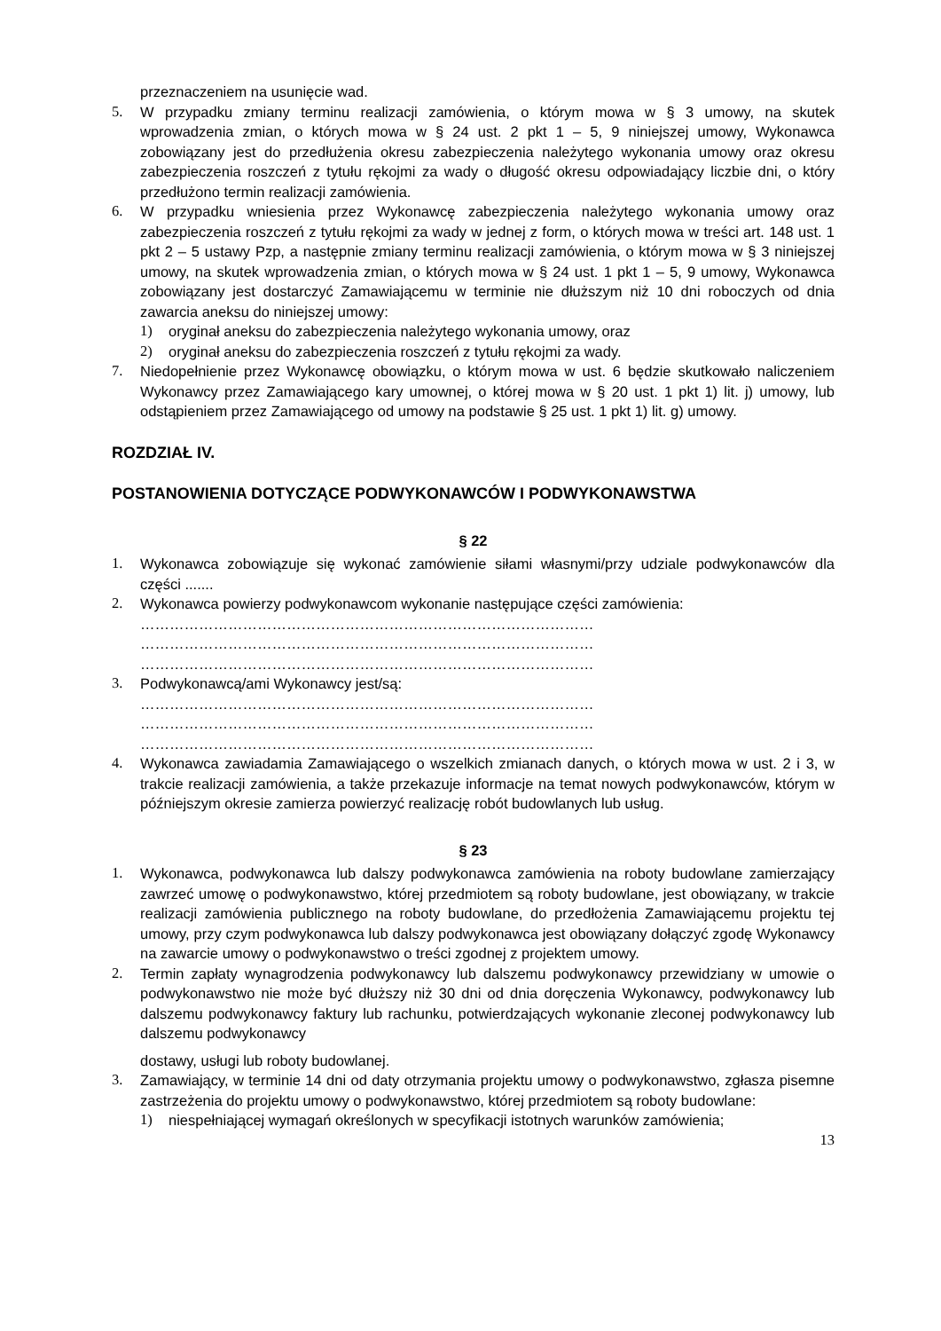przeznaczeniem na usunięcie wad.
5. W przypadku zmiany terminu realizacji zamówienia, o którym mowa w § 3 umowy, na skutek wprowadzenia zmian, o których mowa w § 24 ust. 2 pkt 1 – 5, 9 niniejszej umowy, Wykonawca zobowiązany jest do przedłużenia okresu zabezpieczenia należytego wykonania umowy oraz okresu zabezpieczenia roszczeń z tytułu rękojmi za wady o długość okresu odpowiadający liczbie dni, o który przedłużono termin realizacji zamówienia.
6. W przypadku wniesienia przez Wykonawcę zabezpieczenia należytego wykonania umowy oraz zabezpieczenia roszczeń z tytułu rękojmi za wady w jednej z form, o których mowa w treści art. 148 ust. 1 pkt 2 – 5 ustawy Pzp, a następnie zmiany terminu realizacji zamówienia, o którym mowa w § 3 niniejszej umowy, na skutek wprowadzenia zmian, o których mowa w § 24 ust. 1 pkt 1 – 5, 9 umowy, Wykonawca zobowiązany jest dostarczyć Zamawiającemu w terminie nie dłuższym niż 10 dni roboczych od dnia zawarcia aneksu do niniejszej umowy:
1) oryginał aneksu do zabezpieczenia należytego wykonania umowy, oraz
2) oryginał aneksu do zabezpieczenia roszczeń z tytułu rękojmi za wady.
7. Niedopełnienie przez Wykonawcę obowiązku, o którym mowa w ust. 6 będzie skutkowało naliczeniem Wykonawcy przez Zamawiającego kary umownej, o której mowa w § 20 ust. 1 pkt 1) lit. j) umowy, lub odstąpieniem przez Zamawiającego od umowy na podstawie § 25 ust. 1 pkt 1) lit. g) umowy.
ROZDZIAŁ IV.
POSTANOWIENIA DOTYCZĄCE PODWYKONAWCÓW I PODWYKONAWSTWA
§ 22
1. Wykonawca zobowiązuje się wykonać zamówienie siłami własnymi/przy udziale podwykonawców dla części .......
2. Wykonawca powierzy podwykonawcom wykonanie następujące części zamówienia:
…………………………………………………………………………………
…………………………………………………………………………………
…………………………………………………………………………………
3. Podwykonawcą/ami Wykonawcy jest/są:
…………………………………………………………………………………
…………………………………………………………………………………
…………………………………………………………………………………
4. Wykonawca zawiadamia Zamawiającego o wszelkich zmianach danych, o których mowa w ust. 2 i 3, w trakcie realizacji zamówienia, a także przekazuje informacje na temat nowych podwykonawców, którym w późniejszym okresie zamierza powierzyć realizację robót budowlanych lub usług.
§ 23
1. Wykonawca, podwykonawca lub dalszy podwykonawca zamówienia na roboty budowlane zamierzający zawrzeć umowę o podwykonawstwo, której przedmiotem są roboty budowlane, jest obowiązany, w trakcie realizacji zamówienia publicznego na roboty budowlane, do przedłożenia Zamawiającemu projektu tej umowy, przy czym podwykonawca lub dalszy podwykonawca jest obowiązany dołączyć zgodę Wykonawcy na zawarcie umowy o podwykonawstwo o treści zgodnej z projektem umowy.
2. Termin zapłaty wynagrodzenia podwykonawcy lub dalszemu podwykonawcy przewidziany w umowie o podwykonawstwo nie może być dłuższy niż 30 dni od dnia doręczenia Wykonawcy, podwykonawcy lub dalszemu podwykonawcy faktury lub rachunku, potwierdzających wykonanie zleconej podwykonawcy lub dalszemu podwykonawcy
dostawy, usługi lub roboty budowlanej.
3. Zamawiający, w terminie 14 dni od daty otrzymania projektu umowy o podwykonawstwo, zgłasza pisemne zastrzeżenia do projektu umowy o podwykonawstwo, której przedmiotem są roboty budowlane:
1) niespełniającej wymagań określonych w specyfikacji istotnych warunków zamówienia;
13